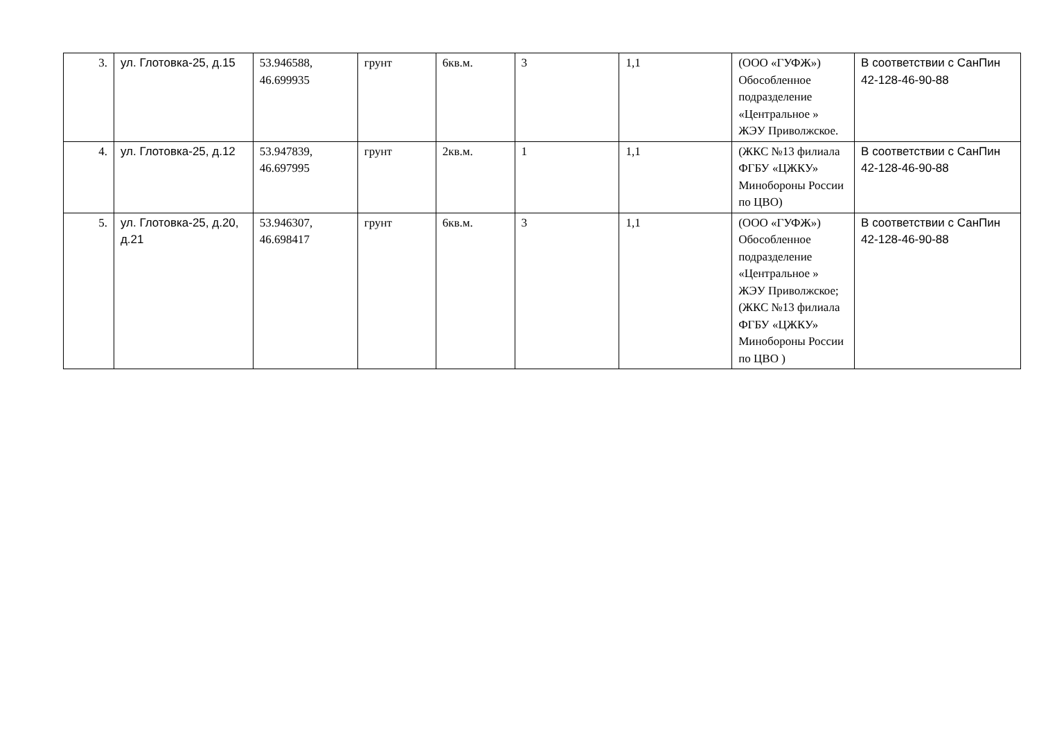| 3. | ул. Глотовка-25, д.15 | 53.946588, 46.699935 | грунт | 6кв.м. | 3 | 1,1 | (ООО «ГУФЖ») Обособленное подразделение «Центральное » ЖЭУ Приволжское. | В соответствии с СанПин 42-128-46-90-88 |
| 4. | ул. Глотовка-25, д.12 | 53.947839, 46.697995 | грунт | 2кв.м. | 1 | 1,1 | (ЖКС №13 филиала ФГБУ «ЦЖКУ» Минобороны России по ЦВО) | В соответствии с СанПин 42-128-46-90-88 |
| 5. | ул. Глотовка-25, д.20, д.21 | 53.946307, 46.698417 | грунт | 6кв.м. | 3 | 1,1 | (ООО «ГУФЖ») Обособленное подразделение «Центральное » ЖЭУ Приволжское; (ЖКС №13 филиала ФГБУ «ЦЖКУ» Минобороны России по ЦВО ) | В соответствии с СанПин 42-128-46-90-88 |